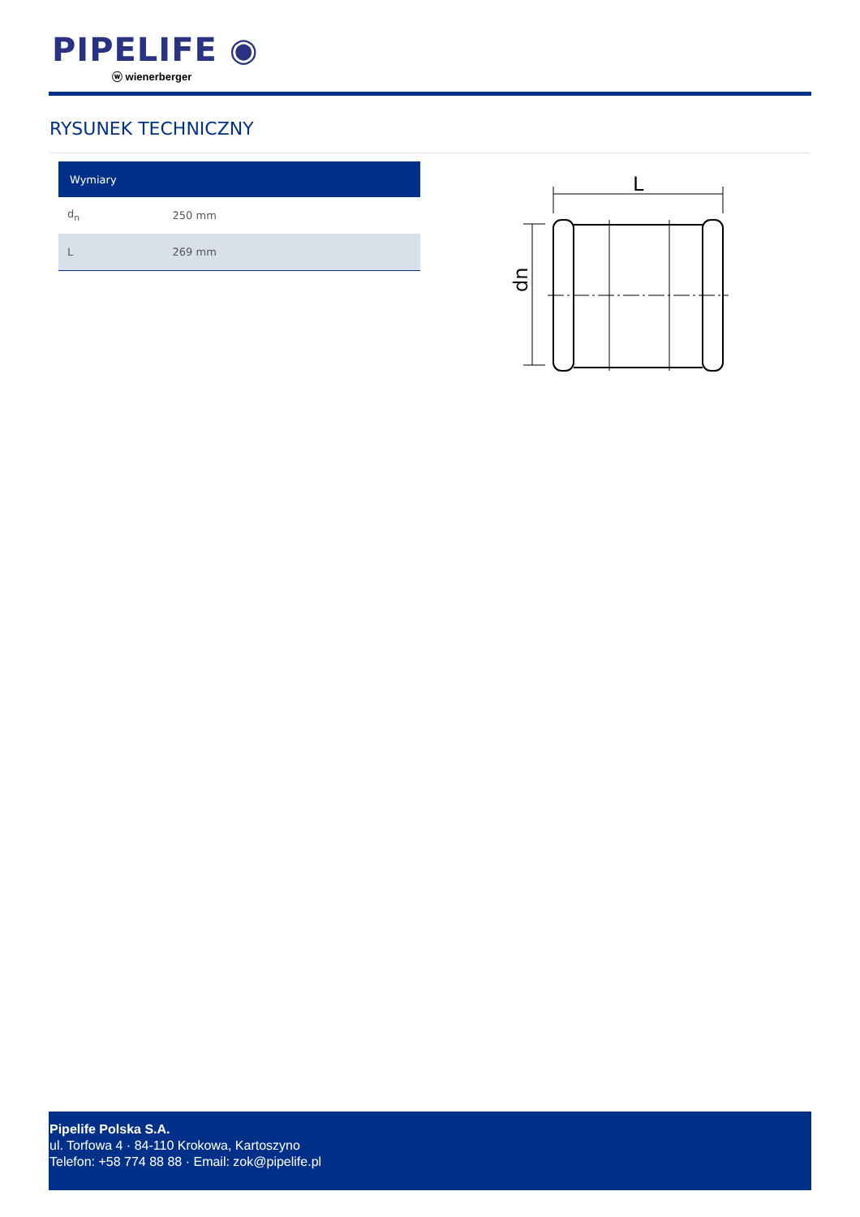PIPELIFE ◉
ⓦ wienerberger
RYSUNEK TECHNICZNY
| Wymiary | |
| --- | --- |
| d<sub>n</sub> | 250 mm |
| L | 269 mm |
L
dn
Pipelife Polska S.A.
ul. Torfowa 4 · 84-110 Krokowa, Kartoszyno
Telefon: +58 774 88 88 · Email: zok@pipelife.pl